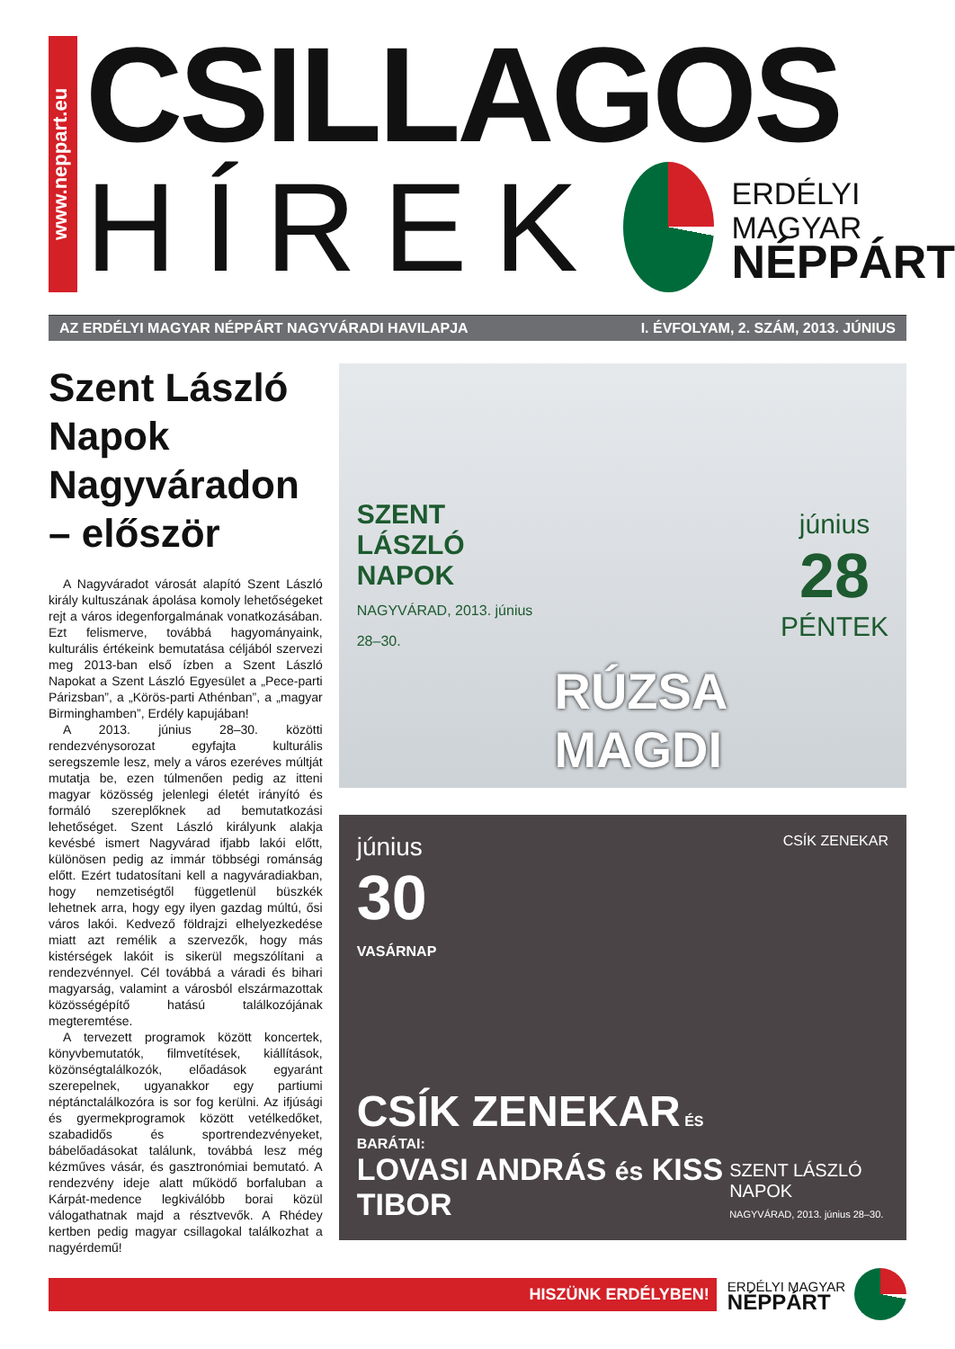www.neppart.eu
CSILLAGOS
HÍREK
ERDÉLYI MAGYAR
NÉPPÁRT
AZ ERDÉLYI MAGYAR NÉPPÁRT NAGYVÁRADI HAVILAPJA I. ÉVFOLYAM, 2. SZÁM, 2013. JÚNIUS
Szent László Napok Nagyváradon – először
A Nagyváradot városát alapító Szent László király kultuszának ápolása komoly lehetőségeket rejt a város idegenforgalmának vonatkozásában. Ezt felismerve, továbbá hagyományaink, kulturális értékeink bemutatása céljából szervezi meg 2013-ban első ízben a Szent László Napokat a Szent László Egyesület a „Pece-parti Párizsban”, a „Körös-parti Athénban”, a „magyar Birminghamben”, Erdély kapujában!
A 2013. június 28–30. közötti rendezvénysorozat egyfajta kulturális seregszemle lesz, mely a város ezeréves múltját mutatja be, ezen túlmenően pedig az itteni magyar közösség jelenlegi életét irányító és formáló szereplőknek ad bemutatkozási lehetőséget. Szent László királyunk alakja kevésbé ismert Nagyvárad ifjabb lakói előtt, különösen pedig az immár többségi románság előtt. Ezért tudatosítani kell a nagyváradiakban, hogy nemzetiségtől függetlenül büszkék lehetnek arra, hogy egy ilyen gazdag múltú, ősi város lakói. Kedvező földrajzi elhelyezkedése miatt azt remélik a szervezők, hogy más kistérségek lakóit is sikerül megszólítani a rendezvénnyel. Cél továbbá a váradi és bihari magyarság, valamint a városból elszármazottak közösségépítő hatású találkozójának megteremtése.
A tervezett programok között koncertek, könyvbemutatók, filmvetítések, kiállítások, közönségtalálkozók, előadások egyaránt szerepelnek, ugyanakkor egy partiumi néptánctalálkozóra is sor fog kerülni. Az ifjúsági és gyermekprogramok között vetélkedőket, szabadidős és sportrendezvényeket, bábelőadásokat találunk, továbbá lesz még kézműves vásár, és gasztronómiai bemutató. A rendezvény ideje alatt működő borfaluban a Kárpát-medence legkiválóbb borai közül válogathatnak majd a résztvevők. A Rhédey kertben pedig magyar csillagokal találkozhat a nagyérdemű!
SZENT LÁSZLÓ NAPOK
NAGYVÁRAD, 2013. június 28–30.
RÚZSA MAGDI
június
28
PÉNTEK
június
30
VASÁRNAP
CSÍK ZENEKAR
CSÍK ZENEKAR ÉS BARÁTAI:
LOVASI ANDRÁS és KISS TIBOR
SZENT LÁSZLÓ NAPOK
NAGYVÁRAD, 2013. június 28–30.
HISZÜNK ERDÉLYBEN!
ERDÉLYI MAGYAR
NÉPPÁRT